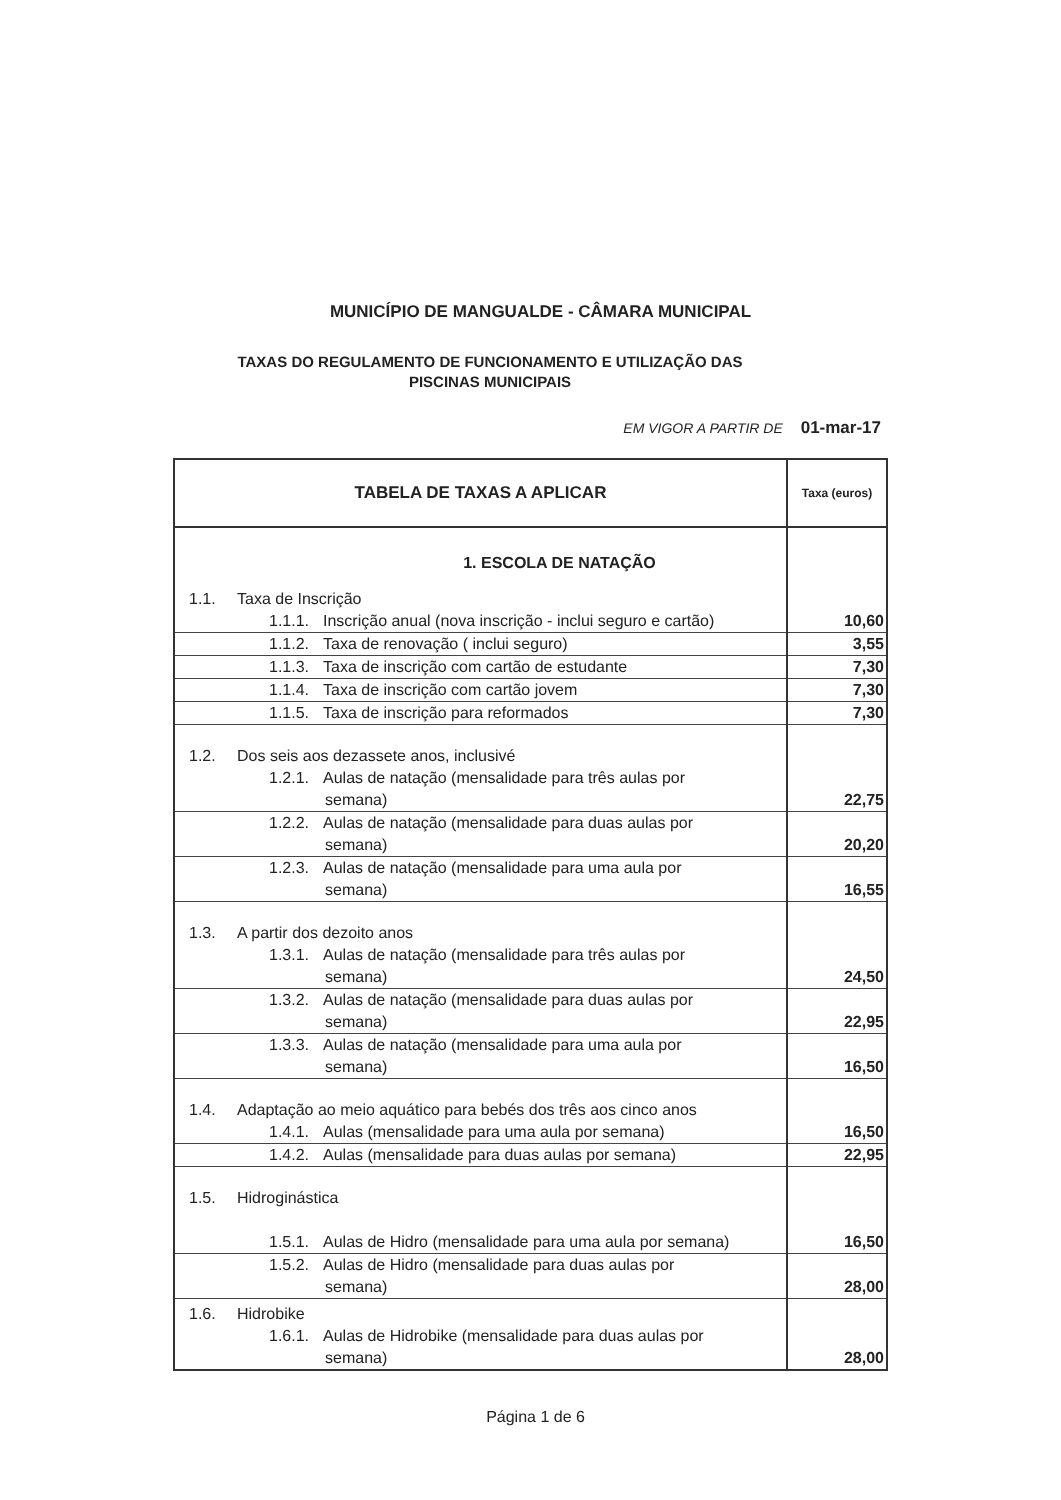MUNICÍPIO DE MANGUALDE - CÂMARA MUNICIPAL
TAXAS DO REGULAMENTO DE FUNCIONAMENTO E UTILIZAÇÃO DAS PISCINAS MUNICIPAIS
EM VIGOR A PARTIR DE 01-mar-17
| TABELA DE TAXAS A APLICAR | Taxa (euros) |
| --- | --- |
| 1. ESCOLA DE NATAÇÃO | |
| 1.1. Taxa de Inscrição | |
| 1.1.1. Inscrição anual (nova inscrição - inclui seguro e cartão) | 10,60 |
| 1.1.2. Taxa de renovação ( inclui seguro) | 3,55 |
| 1.1.3. Taxa de inscrição com cartão de estudante | 7,30 |
| 1.1.4. Taxa de inscrição com cartão jovem | 7,30 |
| 1.1.5. Taxa de inscrição para reformados | 7,30 |
| 1.2. Dos seis aos dezassete anos, inclusivé | |
| 1.2.1. Aulas de natação (mensalidade para três aulas por semana) | 22,75 |
| 1.2.2. Aulas de natação (mensalidade para duas aulas por semana) | 20,20 |
| 1.2.3. Aulas de natação (mensalidade para uma aula por semana) | 16,55 |
| 1.3. A partir dos dezoito anos | |
| 1.3.1. Aulas de natação (mensalidade para três aulas por semana) | 24,50 |
| 1.3.2. Aulas de natação (mensalidade para duas aulas por semana) | 22,95 |
| 1.3.3. Aulas de natação (mensalidade para uma aula por semana) | 16,50 |
| 1.4. Adaptação ao meio aquático para bebés dos três aos cinco anos | |
| 1.4.1. Aulas (mensalidade para uma aula por semana) | 16,50 |
| 1.4.2. Aulas (mensalidade para duas aulas por semana) | 22,95 |
| 1.5. Hidroginástica | |
| 1.5.1. Aulas de Hidro (mensalidade para uma aula por semana) | 16,50 |
| 1.5.2. Aulas de Hidro (mensalidade para duas aulas por semana) | 28,00 |
| 1.6. Hidrobike | |
| 1.6.1. Aulas de Hidrobike (mensalidade para duas aulas por semana) | 28,00 |
Página 1 de 6